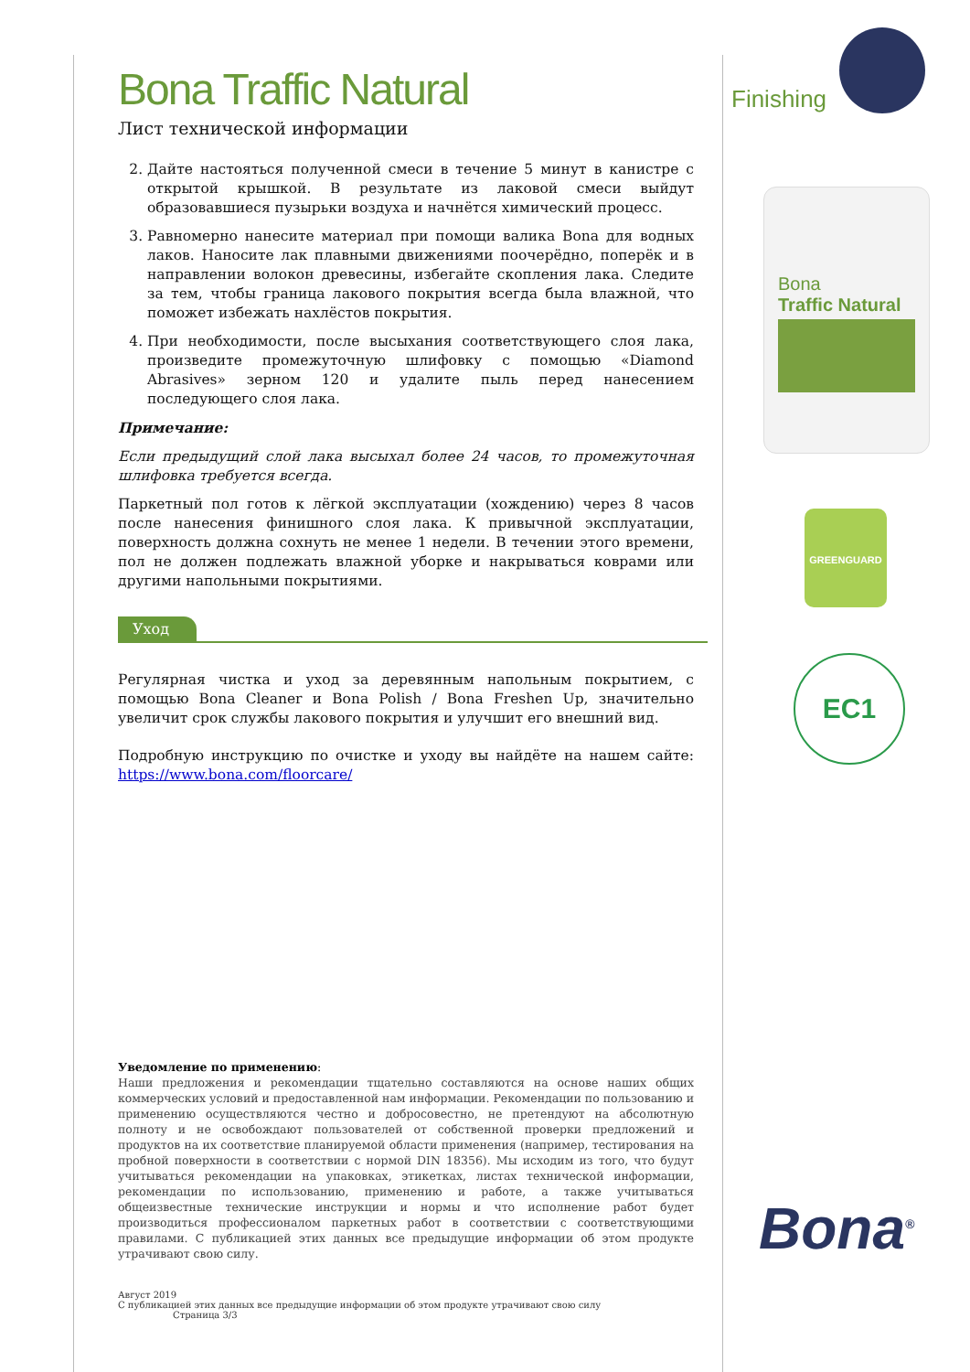Bona Traffic Natural
Лист технической информации
2. Дайте настояться полученной смеси в течение 5 минут в канистре с открытой крышкой. В результате из лаковой смеси выйдут образовавшиеся пузырьки воздуха и начнётся химический процесс.
3. Равномерно нанесите материал при помощи валика Bona для водных лаков. Наносите лак плавными движениями поочерёдно, поперёк и в направлении волокон древесины, избегайте скопления лака. Следите за тем, чтобы граница лакового покрытия всегда была влажной, что поможет избежать нахлёстов покрытия.
4. При необходимости, после высыхания соответствующего слоя лака, произведите промежуточную шлифовку с помощью «Diamond Abrasives» зерном 120 и удалите пыль перед нанесением последующего слоя лака.
Примечание:
Если предыдущий слой лака высыхал более 24 часов, то промежуточная шлифовка требуется всегда.
Паркетный пол готов к лёгкой эксплуатации (хождению) через 8 часов после нанесения финишного слоя лака. К привычной эксплуатации, поверхность должна сохнуть не менее 1 недели. В течении этого времени, пол не должен подлежать влажной уборке и накрываться коврами или другими напольными покрытиями.
Уход
Регулярная чистка и уход за деревянным напольным покрытием, с помощью Bona Cleaner и Bona Polish / Bona Freshen Up, значительно увеличит срок службы лакового покрытия и улучшит его внешний вид.
Подробную инструкцию по очистке и уходу вы найдёте на нашем сайте: https://www.bona.com/floorcare/
Уведомление по применению:
Наши предложения и рекомендации тщательно составляются на основе наших общих коммерческих условий и предоставленной нам информации. Рекомендации по пользованию и применению осуществляются честно и добросовестно, не претендуют на абсолютную полноту и не освобождают пользователей от собственной проверки предложений и продуктов на их соответствие планируемой области применения (например, тестирования на пробной поверхности в соответствии с нормой DIN 18356). Мы исходим из того, что будут учитываться рекомендации на упаковках, этикетках, листах технической информации, рекомендации по использованию, применению и работе, а также учитываться общеизвестные технические инструкции и нормы и что исполнение работ будет производиться профессионалом паркетных работ в соответствии с соответствующими правилами. С публикацией этих данных все предыдущие информации об этом продукте утрачивают свою силу.
Август 2019
С публикацией этих данных все предыдущие информации об этом продукте утрачивают свою силу Страница 3/3
Finishing
Bona
Traffic Natural
GREENGUARD
EC1
Bona<sup>®</sup>